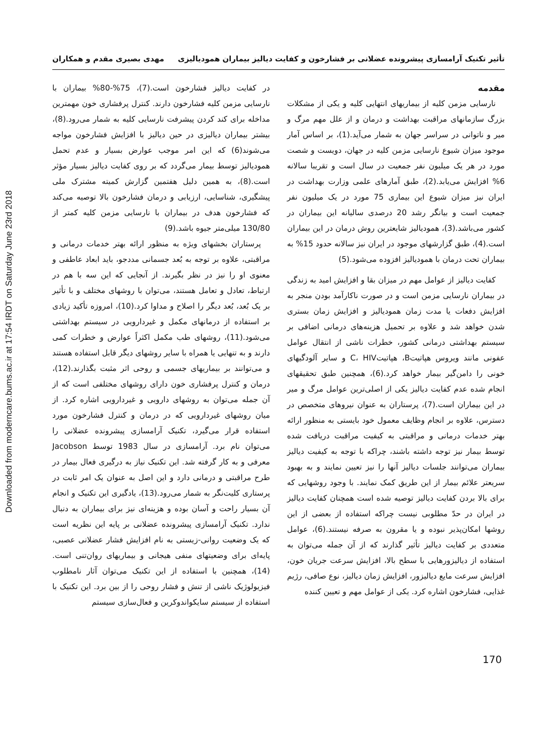Downloaded from moderncare.bums.ac.ir at 17:54 IRDT on Saturday June 23rd 2018
تأثیر تکنیک آرامسازی پیشرونده عضلانی بر فشارخون و کفایت دیالیز بیماران همودیالیزی مهدی بصیری مقدم و همکاران
مقدمه
نارسایی مزمن کلیه از بیماریهای انتهایی کلیه و یکی از مشکلات بزرگ سازمانهای مراقبت بهداشت و درمان و از علل مهم مرگ و میر و ناتوانی در سراسر جهان به شمار می‌آید.(1)، بر اساس آمار موجود میزان شیوع نارسایی مزمن کلیه در جهان، دویست و شصت مورد در هر یک میلیون نفر جمعیت در سال است و تقریبا سالانه 6% افزایش می‌یابد.(2)، طبق آمارهای علمی وزارت بهداشت در ایران نیز میزان شیوع این بیماری 75 مورد در یک میلیون نفر جمعیت است و بیانگر رشد 20 درصدی سالیانه این بیماران در کشور می‌باشد.(3)، همودیالیز شایعترین روش درمان در این بیماران است.(4)، طبق گزارشهای موجود در ایران نیز سالانه حدود 15% به بیماران تحت درمان با همودیالیز افزوده می‌شود.(5)
کفایت دیالیز از عوامل مهم در میزان بقا و افزایش امید به زندگی در بیماران نارسایی مزمن است و در صورت ناکارآمد بودن منجر به افزایش دفعات یا مدت زمان همودیالیز و افزایش زمان بستری شدن خواهد شد و علاوه بر تحمیل هزینه‌های درمانی اضافی بر سیستم بهداشتی درمانی کشور، خطرات ناشی از انتقال عوامل عفونی مانند ویروس هپاتیتB، هپاتیتC، HIV و سایر آلودگیهای خونی را دامن‌گیر بیمار خواهد کرد.(6)، همچنین طبق تحقیقهای انجام شده عدم کفایت دیالیز یکی از اصلی‌ترین عوامل مرگ و میر در این بیماران است.(7)، پرستاران به عنوان نیروهای متخصص در دسترس، علاوه بر انجام وظایف معمول خود بایستی به منظور ارائه بهتر خدمات درمانی و مراقبتی به کیفیت مراقبت دریافت شده توسط بیمار نیز توجه داشته باشند، چراکه با توجه به کیفیت دیالیز بیماران می‌توانند جلسات دیالیز آنها را نیز تعیین نمایند و به بهبود سریعتر علائم بیمار از این طریق کمک نمایند. با وجود روشهایی که برای بالا بردن کفایت دیالیز توصیه شده است همچنان کفایت دیالیز در ایران در حدّ مطلوبی نیست چراکه استفاده از بعضی از این روشها امکان‌پذیر نبوده و یا مقرون به صرفه نیستند.(6)، عوامل متعددی بر کفایت دیالیز تأثیر گذارند که از آن جمله می‌توان به استفاده از دیالیزورهایی با سطح بالا، افزایش سرعت جریان خون، افزایش سرعت مایع دیالیزور، افزایش زمان دیالیز، نوع صافی، رژیم غذایی، فشارخون اشاره کرد. یکی از عوامل مهم و تعیین کننده
در کفایت دیالیز فشارخون است.(7)، 75%-80% بیماران با نارسایی مزمن کلیه فشارخون دارند. کنترل پرفشاری خون مهمترین مداخله برای کند کردن پیشرفت نارسایی کلیه به شمار می‌رود.(8)، بیشتر بیماران دیالیزی در حین دیالیز با افزایش فشارخون مواجه می‌شوند(6) که این امر موجب عوارض بسیار و عدم تحمل همودیالیز توسط بیمار می‌گردد که بر روی کفایت دیالیز بسیار مؤثر است.(8)، به همین دلیل هفتمین گزارش کمیته مشترک ملی پیشگیری، شناسایی، ارزیابی و درمان فشارخون بالا توصیه می‌کند که فشارخون هدف در بیماران با نارسایی مزمن کلیه کمتر از 130/80 میلی‌متر جیوه باشد.(9)
پرستاران بخشهای ویژه به منظور ارائه بهتر خدمات درمانی و مراقبتی، علاوه بر توجه به بُعد جسمانی مددجو، باید ابعاد عاطفی و معنوی او را نیز در نظر بگیرند. از آنجایی که این سه با هم در ارتباط، تعادل و تعامل هستند، می‌توان با روشهای مختلف و با تأثیر بر یک بُعد، بُعد دیگر را اصلاح و مداوا کرد.(10)، امروزه تأکید زیادی بر استفاده از درمانهای مکمل و غیردارویی در سیستم بهداشتی می‌شود.(11)، روشهای طب مکمل اکثراً عوارض و خطرات کمی دارند و به تنهایی یا همراه با سایر روشهای دیگر قابل استفاده هستند و می‌توانند بر بیماریهای جسمی و روحی اثر مثبت بگذارند.(12)، درمان و کنترل پرفشاری خون دارای روشهای مختلفی است که از آن جمله می‌توان به روشهای دارویی و غیردارویی اشاره کرد. از میان روشهای غیردارویی که در درمان و کنترل فشارخون مورد استفاده قرار می‌گیرد، تکنیک آرامسازی پیشرونده عضلانی را می‌توان نام برد. آرامسازی در سال 1983 توسط Jacobson معرفی و به کار گرفته شد. این تکنیک نیاز به درگیری فعال بیمار در طرح مراقبتی و درمانی دارد و این اصل به عنوان یک امر ثابت در پرستاری کلیت‌نگر به شمار می‌رود.(13)، یادگیری این تکنیک و انجام آن بسیار راحت و آسان بوده و هزینه‌ای نیز برای بیماران به دنبال ندارد. تکنیک آرامسازی پیشرونده عضلانی بر پایه این نظریه است که یک وضعیت روانی-زیستی به نام افزایش فشار عضلانی عصبی، پایه‌ای برای وضعیتهای منفی هیجانی و بیماریهای روان‌تنی است.(14)، همچنین با استفاده از این تکنیک می‌توان آثار نامطلوب فیزیولوژیک ناشی از تنش و فشار روحی را از بین برد. این تکنیک با استفاده از سیستم سایکواندوکرین و فعال‌سازی سیستم
170